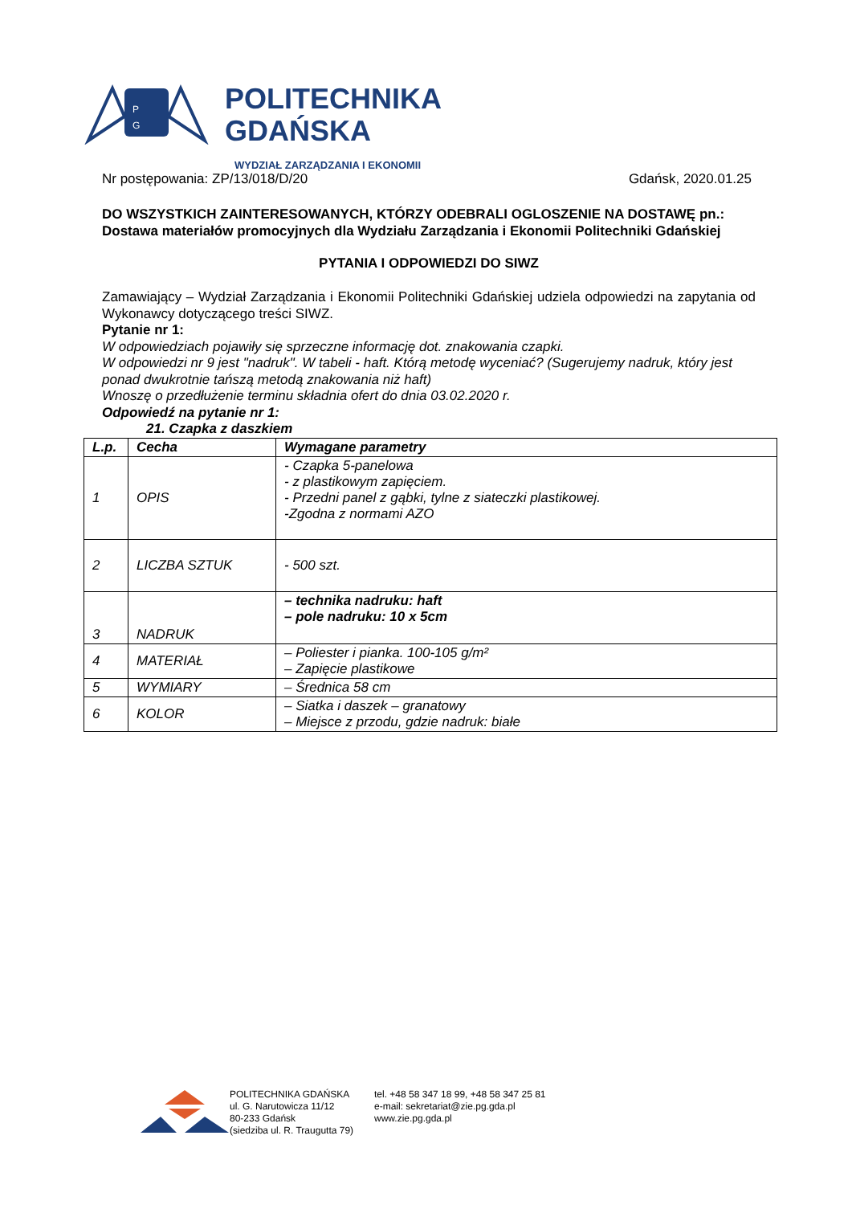P
G
POLITECHNIKA
GDAŃSKA
WYDZIAŁ ZARZĄDZANIA I EKONOMII
Nr postępowania: ZP/13/018/D/20 Gdańsk, 2020.01.25
DO WSZYSTKICH ZAINTERESOWANYCH, KTÓRZY ODEBRALI OGLOSZENIE NA DOSTAWĘ pn.:
Dostawa materiałów promocyjnych dla Wydziału Zarządzania i Ekonomii Politechniki Gdańskiej
PYTANIA I ODPOWIEDZI DO SIWZ
Zamawiający – Wydział Zarządzania i Ekonomii Politechniki Gdańskiej udziela odpowiedzi na zapytania od Wykonawcy dotyczącego treści SIWZ.
Pytanie nr 1:
W odpowiedziach pojawiły się sprzeczne informację dot. znakowania czapki.
W odpowiedzi nr 9 jest "nadruk". W tabeli - haft. Którą metodę wyceniać? (Sugerujemy nadruk, który jest ponad dwukrotnie tańszą metodą znakowania niż haft)
Wnoszę o przedłużenie terminu składnia ofert do dnia 03.02.2020 r.
Odpowiedź na pytanie nr 1:
21. Czapka z daszkiem
| L.p. | Cecha | Wymagane parametry |
| --- | --- | --- |
| 1 | OPIS | - Czapka 5-panelowa - z plastikowym zapięciem. - Przedni panel z gąbki, tylne z siateczki plastikowej. -Zgodna z normami AZO |
| 2 | LICZBA SZTUK | - 500 szt. |
| 3 | NADRUK | – technika nadruku: haft – pole nadruku: 10 x 5cm |
| 4 | MATERIAŁ | – Poliester i pianka. 100-105 g/m² – Zapięcie plastikowe |
| 5 | WYMIARY | – Średnica 58 cm |
| 6 | KOLOR | – Siatka i daszek – granatowy – Miejsce z przodu, gdzie nadruk: białe |
POLITECHNIKA GDAŃSKA
ul. G. Narutowicza 11/12
80-233 Gdańsk
(siedziba ul. R. Traugutta 79)
tel. +48 58 347 18 99, +48 58 347 25 81
e-mail: sekretariat@zie.pg.gda.pl
www.zie.pg.gda.pl